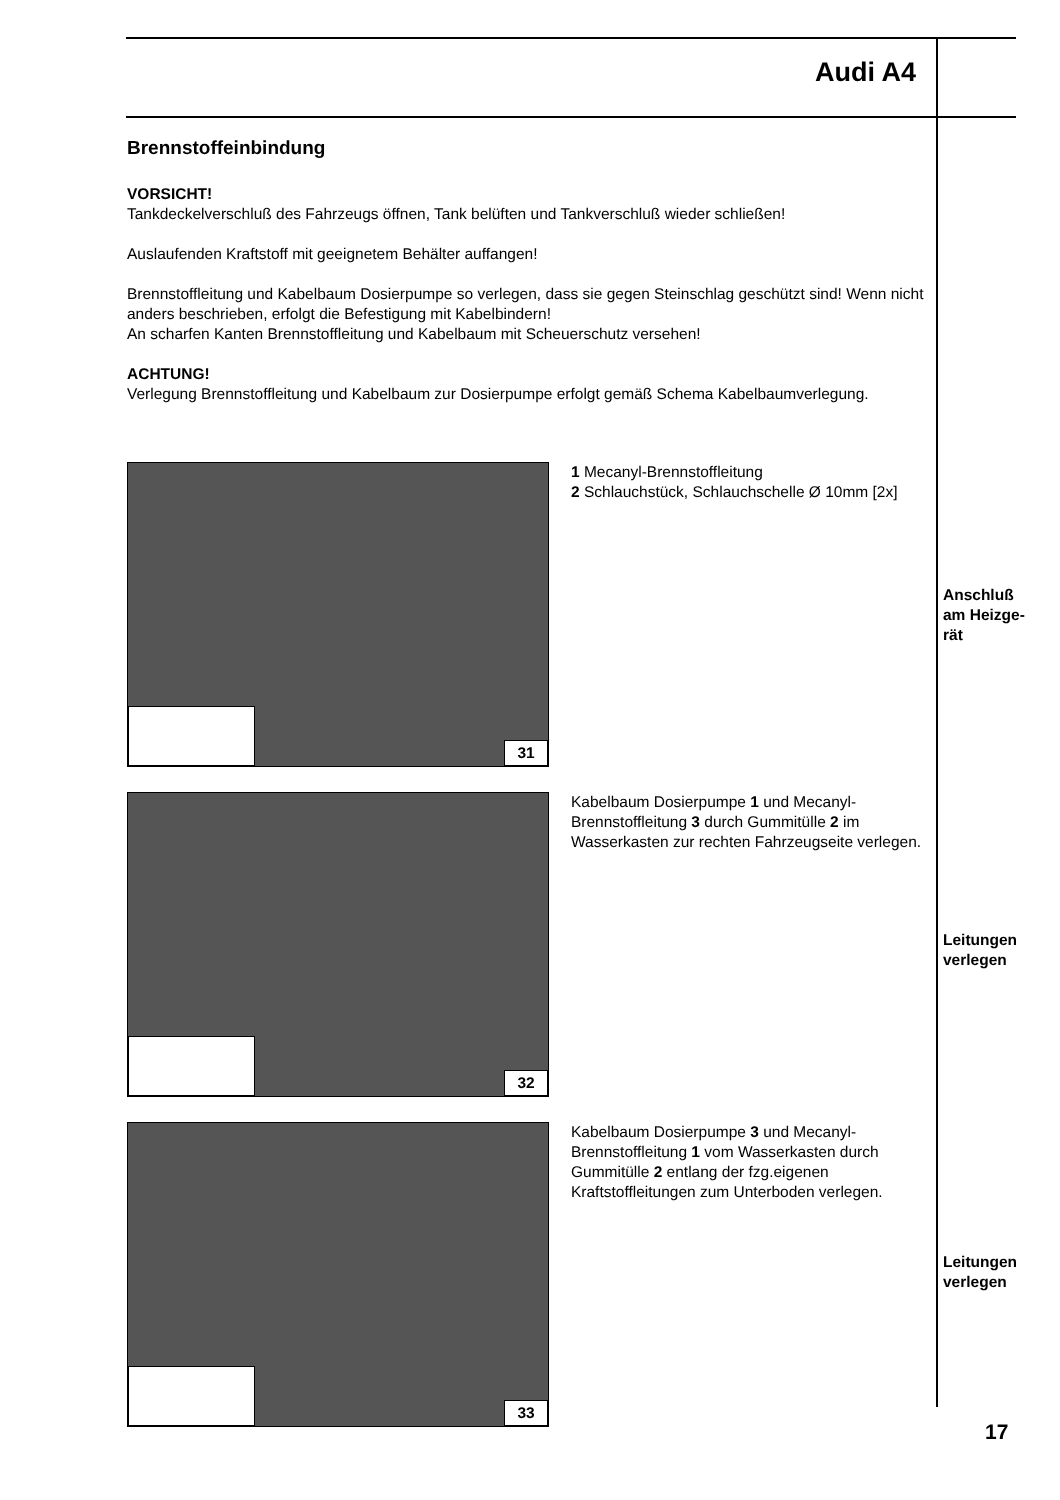Audi A4
Brennstoffeinbindung
VORSICHT!
Tankdeckelverschluß des Fahrzeugs öffnen, Tank belüften und Tankverschluß wieder schließen!
Auslaufenden Kraftstoff mit geeignetem Behälter auffangen!
Brennstoffleitung und Kabelbaum Dosierpumpe so verlegen, dass sie gegen Steinschlag geschützt sind! Wenn nicht anders beschrieben, erfolgt die Befestigung mit Kabelbindern!
An scharfen Kanten Brennstoffleitung und Kabelbaum mit Scheuerschutz versehen!
ACHTUNG!
Verlegung Brennstoffleitung und Kabelbaum zur Dosierpumpe erfolgt gemäß Schema Kabelbaumverlegung.
31
1 Mecanyl-Brennstoffleitung
2 Schlauchstück, Schlauchschelle Ø 10mm [2x]
32
Kabelbaum Dosierpumpe 1 und Mecanyl-Brennstoffleitung 3 durch Gummitülle 2 im Wasserkasten zur rechten Fahrzeugseite verlegen.
33
Kabelbaum Dosierpumpe 3 und Mecanyl-Brennstoffleitung 1 vom Wasserkasten durch Gummitülle 2 entlang der fzg.eigenen Kraftstoffleitungen zum Unterboden verlegen.
Anschluß
am Heizge-
rät
Leitungen
verlegen
Leitungen
verlegen
17